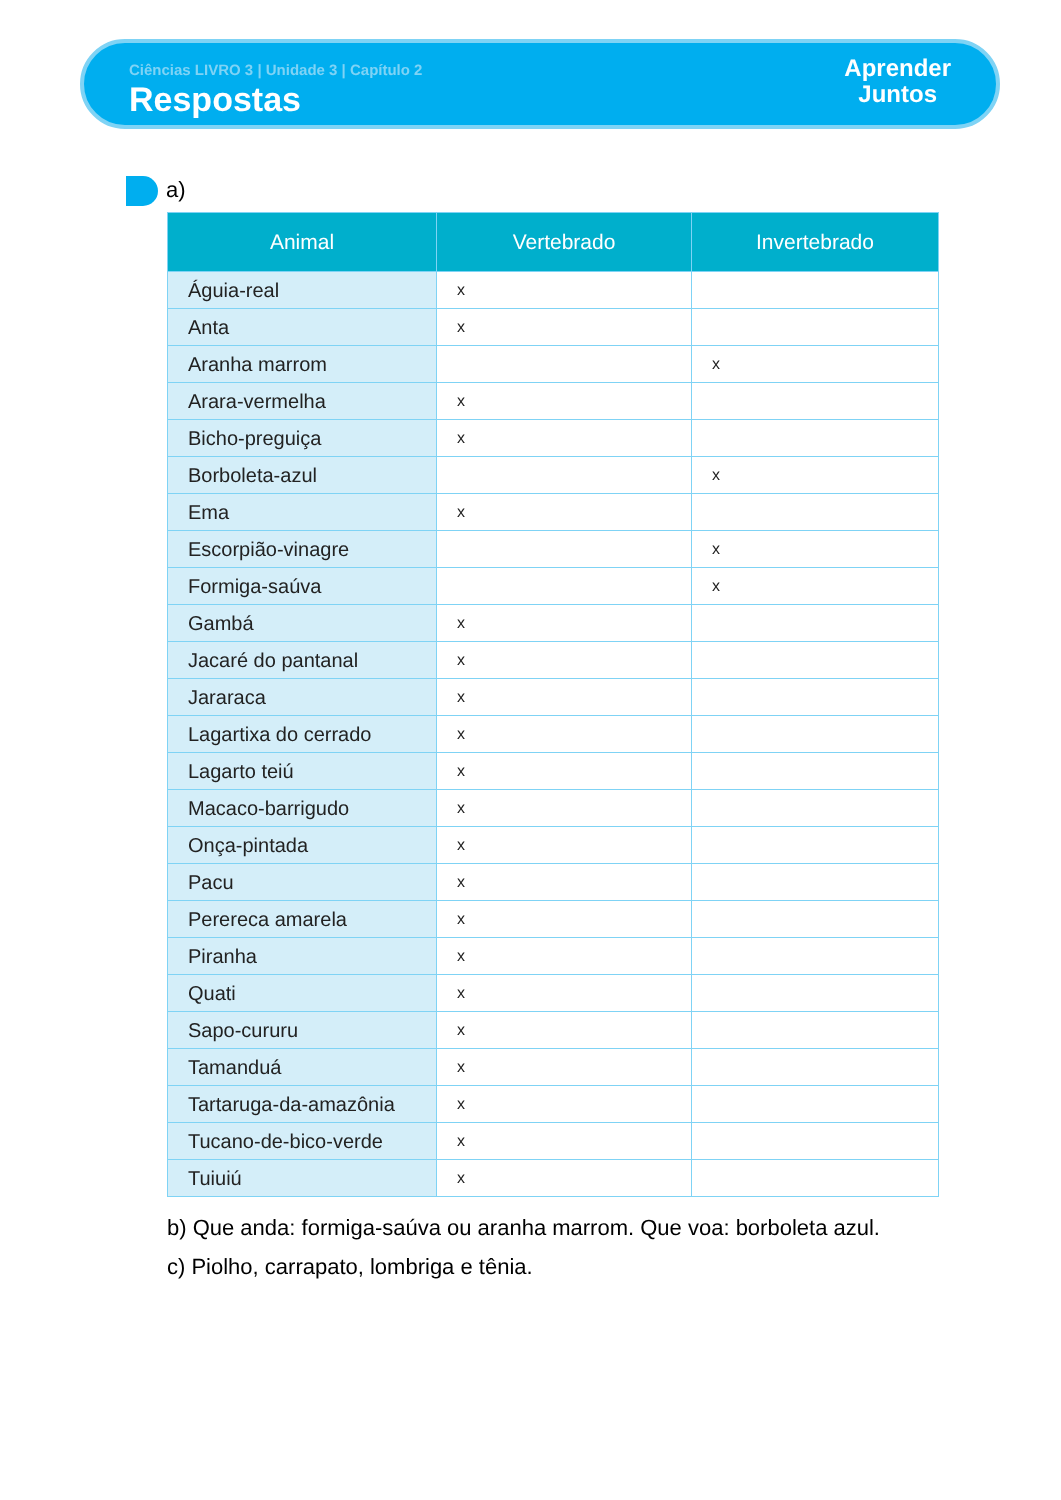Ciências LIVRO 3 | Unidade 3 | Capítulo 2
Respostas
Aprender
Juntos
a)
| Animal | Vertebrado | Invertebrado |
| --- | --- | --- |
| Águia-real | x | |
| Anta | x | |
| Aranha marrom | | x |
| Arara-vermelha | x | |
| Bicho-preguiça | x | |
| Borboleta-azul | | x |
| Ema | x | |
| Escorpião-vinagre | | x |
| Formiga-saúva | | x |
| Gambá | x | |
| Jacaré do pantanal | x | |
| Jararaca | x | |
| Lagartixa do cerrado | x | |
| Lagarto teiú | x | |
| Macaco-barrigudo | x | |
| Onça-pintada | x | |
| Pacu | x | |
| Perereca amarela | x | |
| Piranha | x | |
| Quati | x | |
| Sapo-cururu | x | |
| Tamanduá | x | |
| Tartaruga-da-amazônia | x | |
| Tucano-de-bico-verde | x | |
| Tuiuiú | x | |
b) Que anda: formiga-saúva ou aranha marrom. Que voa: borboleta azul.
c) Piolho, carrapato, lombriga e tênia.